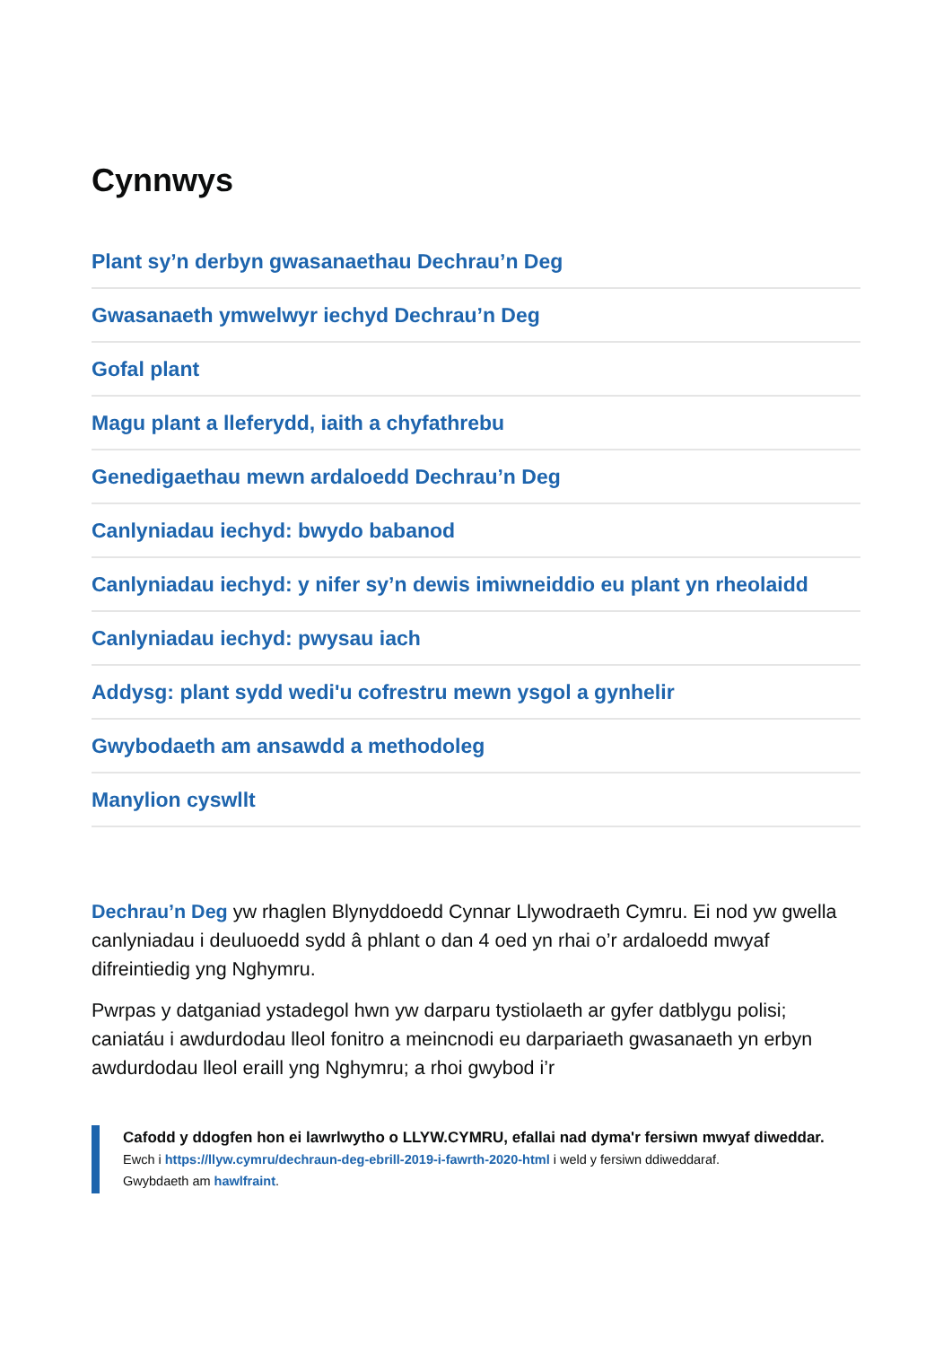Cynnwys
Plant sy’n derbyn gwasanaethau Dechrau’n Deg
Gwasanaeth ymwelwyr iechyd Dechrau’n Deg
Gofal plant
Magu plant a lleferydd, iaith a chyfathrebu
Genedigaethau mewn ardaloedd Dechrau’n Deg
Canlyniadau iechyd: bwydo babanod
Canlyniadau iechyd: y nifer sy’n dewis imiwneiddio eu plant yn rheolaidd
Canlyniadau iechyd: pwysau iach
Addysg: plant sydd wedi'u cofrestru mewn ysgol a gynhelir
Gwybodaeth am ansawdd a methodoleg
Manylion cyswllt
Dechrau’n Deg yw rhaglen Blynyddoedd Cynnar Llywodraeth Cymru. Ei nod yw gwella canlyniadau i deuluoedd sydd â phlant o dan 4 oed yn rhai o’r ardaloedd mwyaf difreintiedig yng Nghymru.
Pwrpas y datganiad ystadegol hwn yw darparu tystiolaeth ar gyfer datblygu polisi; caniatáu i awdurdodau lleol fonitro a meincnodi eu darpariaeth gwasanaeth yn erbyn awdurdodau lleol eraill yng Nghymru; a rhoi gwybod i’r
Cafodd y ddogfen hon ei lawrlwytho o LLYW.CYMRU, efallai nad dyma'r fersiwn mwyaf diweddar.
Ewch i https://llyw.cymru/dechraun-deg-ebrill-2019-i-fawrth-2020-html i weld y fersiwn ddiweddaraf.
Gwybdaeth am hawlfraint.